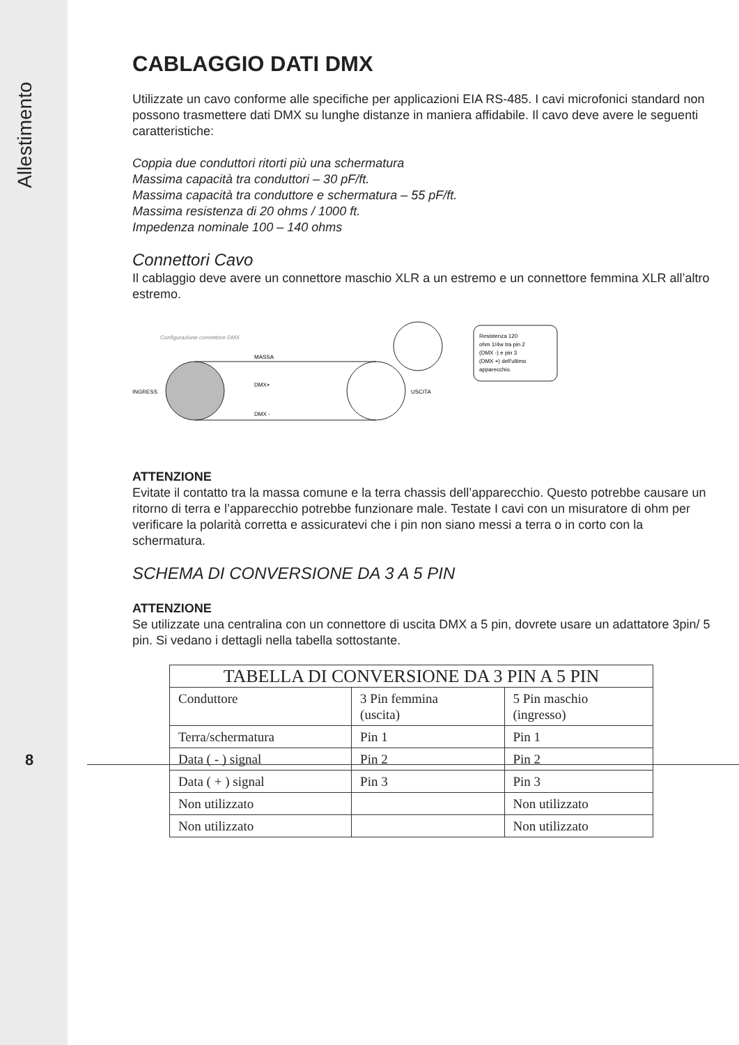Allestimento
CABLAGGIO DATI DMX
Utilizzate un cavo conforme alle specifiche per applicazioni EIA RS-485. I cavi microfonici standard non possono trasmettere dati DMX su lunghe distanze in maniera affidabile. Il cavo deve avere le seguenti caratteristiche:
Coppia due conduttori ritorti più una schermatura
Massima capacità tra conduttori – 30 pF/ft.
Massima capacità tra conduttore e schermatura – 55 pF/ft.
Massima resistenza di 20 ohms / 1000 ft.
Impedenza nominale 100 – 140 ohms
Connettori Cavo
Il cablaggio deve avere un connettore maschio XLR a un estremo e un connettore femmina XLR all’altro estremo.
Configurazione connettore DMX
INGRESS
MASSA
DMX+
DMX -
USCITA
Resistenza 120
ohm 1/4w tra pin 2
(DMX -) e pin 3
(DMX +) dell'ultimo
apparecchio.
ATTENZIONE
Evitate il contatto tra la massa comune e la terra chassis dell’apparecchio. Questo potrebbe causare un ritorno di terra e l’apparecchio potrebbe funzionare male. Testate I cavi con un misuratore di ohm per verificare la polarità corretta e assicuratevi che i pin non siano messi a terra o in corto con la schermatura.
SCHEMA DI CONVERSIONE DA 3 A 5 PIN
ATTENZIONE
Se utilizzate una centralina con un connettore di uscita DMX a 5 pin, dovrete usare un adattatore 3pin/ 5 pin. Si vedano i dettagli nella tabella sottostante.
| TABELLA DI CONVERSIONE DA 3 PIN A 5 PIN | | |
| --- | --- | --- |
| Conduttore | 3 Pin femmina (uscita) | 5 Pin maschio (ingresso) |
| Terra/schermatura | Pin 1 | Pin 1 |
| Data ( - ) signal | Pin 2 | Pin 2 |
| Data ( + ) signal | Pin 3 | Pin 3 |
| Non utilizzato | | Non utilizzato |
| Non utilizzato | | Non utilizzato |
8